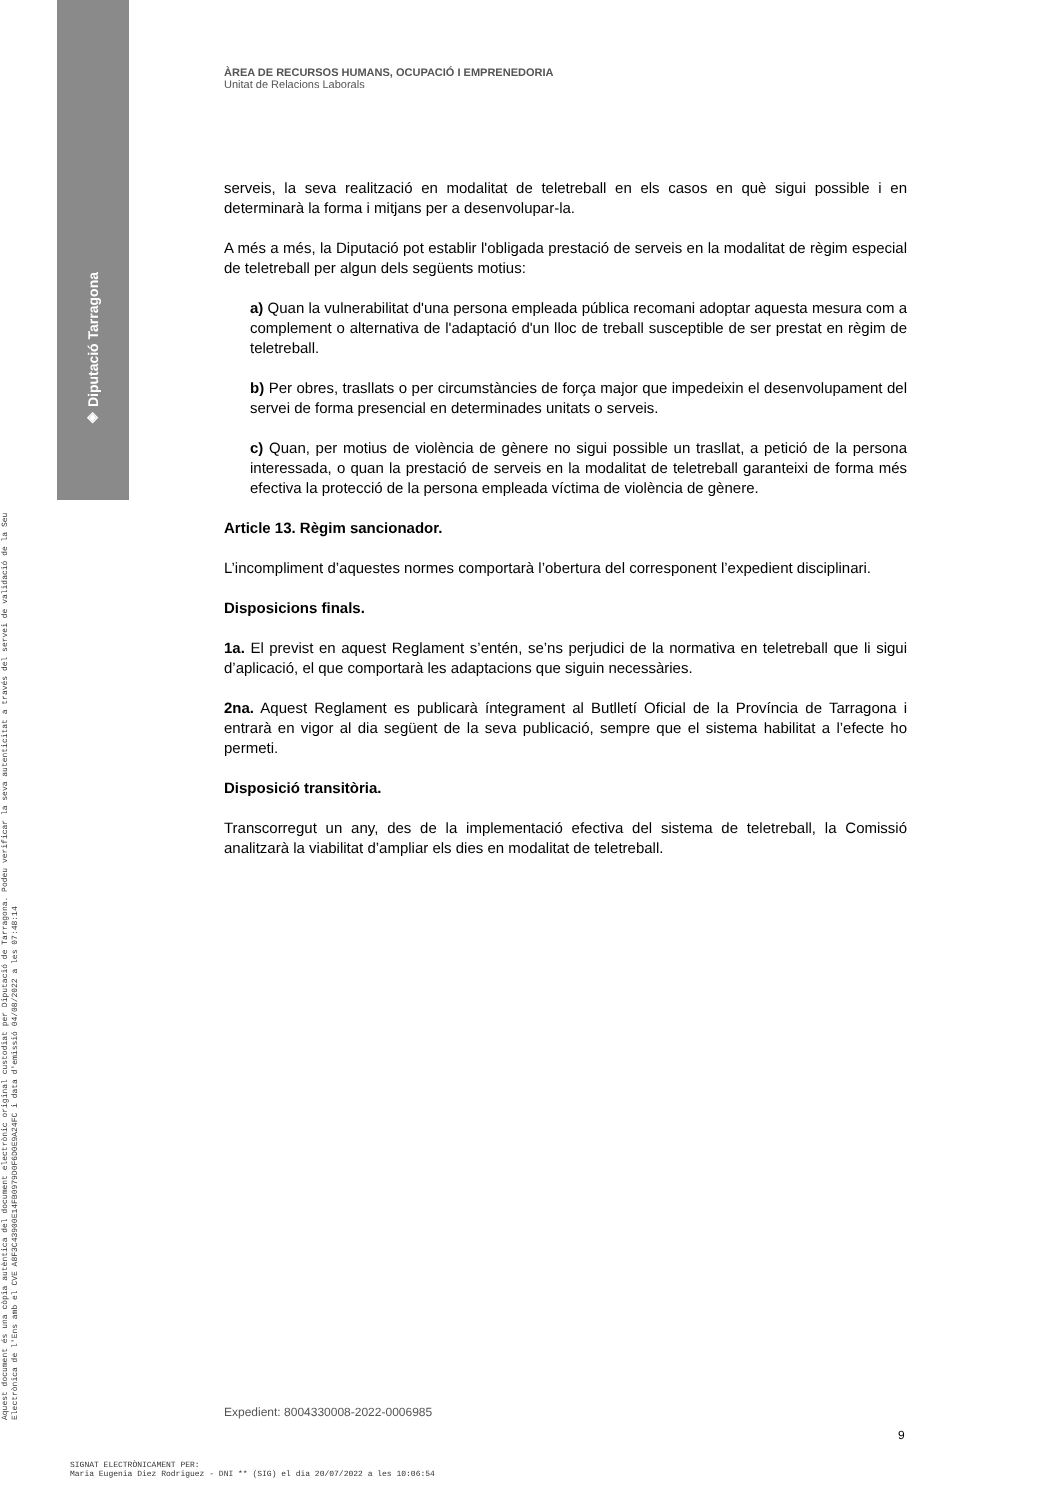◈ Diputació Tarragona
Aquest document és una còpia autèntica del document electrònic original custodiat per Diputació de Tarragona. Podeu verificar la seva autenticitat a través del servei de validació de la Seu Electrònica de l'Ens amb el CVE A8F3C43900E14FB0979D0F6D0E9A24FC i data d'emissió 04/08/2022 a les 07:48:14
ÀREA DE RECURSOS HUMANS, OCUPACIÓ I EMPRENEDORIA
Unitat de Relacions Laborals
serveis, la seva realització en modalitat de teletreball en els casos en què sigui possible i en determinarà la forma i mitjans per a desenvolupar-la.
A més a més, la Diputació pot establir l'obligada prestació de serveis en la modalitat de règim especial de teletreball per algun dels següents motius:
a) Quan la vulnerabilitat d'una persona empleada pública recomani adoptar aquesta mesura com a complement o alternativa de l'adaptació d'un lloc de treball susceptible de ser prestat en règim de teletreball.
b) Per obres, trasllats o per circumstàncies de força major que impedeixin el desenvolupament del servei de forma presencial en determinades unitats o serveis.
c) Quan, per motius de violència de gènere no sigui possible un trasllat, a petició de la persona interessada, o quan la prestació de serveis en la modalitat de teletreball garanteixi de forma més efectiva la protecció de la persona empleada víctima de violència de gènere.
Article 13. Règim sancionador.
L’incompliment d’aquestes normes comportarà l’obertura del corresponent l’expedient disciplinari.
Disposicions finals.
1a. El previst en aquest Reglament s’entén, se’ns perjudici de la normativa en teletreball que li sigui d’aplicació, el que comportarà les adaptacions que siguin necessàries.
2na. Aquest Reglament es publicarà íntegrament al Butlletí Oficial de la Província de Tarragona i entrarà en vigor al dia següent de la seva publicació, sempre que el sistema habilitat a l’efecte ho permeti.
Disposició transitòria.
Transcorregut un any, des de la implementació efectiva del sistema de teletreball, la Comissió analitzarà la viabilitat d’ampliar els dies en modalitat de teletreball.
Expedient: 8004330008-2022-0006985
9
SIGNAT ELECTRÒNICAMENT PER:
Maria Eugenia Diez Rodriguez - DNI ** (SIG) el dia 20/07/2022 a les 10:06:54